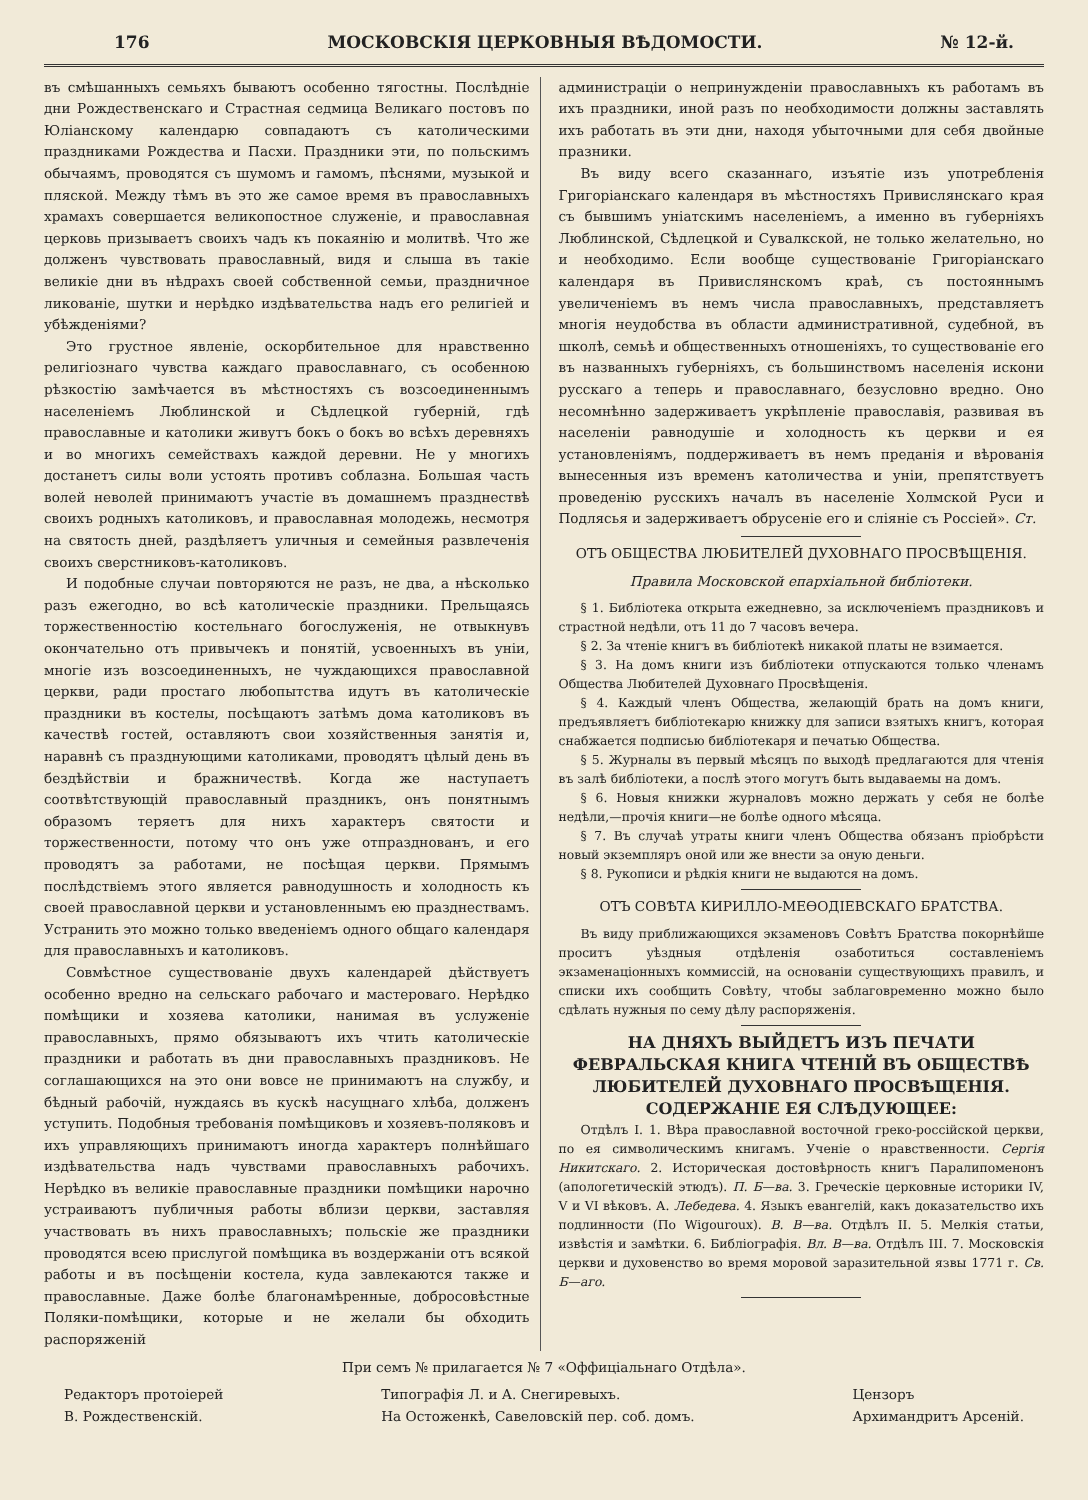176 МОСКОВСКІЯ ЦЕРКОВНЫЯ ВѢДОМОСТИ. № 12-й.
въ смѣшанныхъ семьяхъ бываютъ особенно тягостны. Послѣдніе дни Рождественскаго и Страстная седмица Великаго постовъ по Юліанскому календарю совпадаютъ съ католическими праздниками Рождества и Пасхи. Праздники эти, по польскимъ обычаямъ, проводятся съ шумомъ и гамомъ, пѣснями, музыкой и пляской. Между тѣмъ въ это же самое время въ православныхъ храмахъ совершается великопостное служеніе, и православная церковь призываетъ своихъ чадъ къ покаянію и молитвѣ. Что же долженъ чувствовать православный, видя и слыша въ такіе великіе дни въ нѣдрахъ своей собственной семьи, праздничное ликованіе, шутки и нерѣдко издѣвательства надъ его религіей и убѣжденіями?
Это грустное явленіе, оскорбительное для нравственно религіознаго чувства каждаго православнаго, съ особенною рѣзкостію замѣчается въ мѣстностяхъ съ возсоединеннымъ населеніемъ Люблинской и Сѣдлецкой губерній, гдѣ православные и католики живутъ бокъ о бокъ во всѣхъ деревняхъ и во многихъ семействахъ каждой деревни. Не у многихъ достанетъ силы воли устоять противъ соблазна. Большая часть волей неволей принимаютъ участіе въ домашнемъ празднествѣ своихъ родныхъ католиковъ, и православная молодежь, несмотря на святость дней, раздѣляетъ уличныя и семейныя развлеченія своихъ сверстниковъ-католиковъ.
И подобные случаи повторяются не разъ, не два, а нѣсколько разъ ежегодно, во всѣ католическіе праздники. Прельщаясь торжественностію костельнаго богослуженія, не отвыкнувъ окончательно отъ привычекъ и понятій, усвоенныхъ въ уніи, многіе изъ возсоединенныхъ, не чуждающихся православной церкви, ради простаго любопытства идутъ въ католическіе праздники въ костелы, посѣщаютъ затѣмъ дома католиковъ въ качествѣ гостей, оставляютъ свои хозяйственныя занятія и, наравнѣ съ празднующими католиками, проводятъ цѣлый день въ бездѣйствіи и бражничествѣ. Когда же наступаетъ соотвѣтствующій православный праздникъ, онъ понятнымъ образомъ теряетъ для нихъ характеръ святости и торжественности, потому что онъ уже отпразднованъ, и его проводятъ за работами, не посѣщая церкви. Прямымъ послѣдствіемъ этого является равнодушность и холодность къ своей православной церкви и установленнымъ ею празднествамъ. Устранить это можно только введеніемъ одного общаго календаря для православныхъ и католиковъ.
Совмѣстное существованіе двухъ календарей дѣйствуетъ особенно вредно на сельскаго рабочаго и мастероваго. Нерѣдко помѣщики и хозяева католики, нанимая въ услуженіе православныхъ, прямо обязываютъ ихъ чтить католическіе праздники и работать въ дни православныхъ праздниковъ. Не соглашающихся на это они вовсе не принимаютъ на службу, и бѣдный рабочій, нуждаясь въ кускѣ насущнаго хлѣба, долженъ уступить. Подобныя требованія помѣщиковъ и хозяевъ-поляковъ и ихъ управляющихъ принимаютъ иногда характеръ полнѣйшаго издѣвательства надъ чувствами православныхъ рабочихъ. Нерѣдко въ великіе православные праздники помѣщики нарочно устраиваютъ публичныя работы вблизи церкви, заставляя участвовать въ нихъ православныхъ; польскіе же праздники проводятся всею прислугой помѣщика въ воздержаніи отъ всякой работы и въ посѣщеніи костела, куда завлекаются также и православные. Даже болѣе благонамѣренные, добросовѣстные Поляки-помѣщики, которые и не желали бы обходить распоряженій
администраціи о непринужденіи православныхъ къ работамъ въ ихъ праздники, иной разъ по необходимости должны заставлять ихъ работать въ эти дни, находя убыточными для себя двойные празники.
Въ виду всего сказаннаго, изъятіе изъ употребленія Григоріанскаго календаря въ мѣстностяхъ Привислянскаго края съ бывшимъ уніатскимъ населеніемъ, а именно въ губерніяхъ Люблинской, Сѣдлецкой и Сувалкской, не только желательно, но и необходимо. Если вообще существованіе Григоріанскаго календаря въ Привислянскомъ краѣ, съ постояннымъ увеличеніемъ въ немъ числа православныхъ, представляетъ многія неудобства въ области административной, судебной, въ школѣ, семьѣ и общественныхъ отношеніяхъ, то существованіе его въ названныхъ губерніяхъ, съ большинствомъ населенія искони русскаго а теперь и православнаго, безусловно вредно. Оно несомнѣнно задерживаетъ укрѣпленіе православія, развивая въ населеніи равнодушіе и холодность къ церкви и ея установленіямъ, поддерживаетъ въ немъ преданія и вѣрованія вынесенныя изъ временъ католичества и уніи, препятствуетъ проведенію русскихъ началъ въ населеніе Холмской Руси и Подлясья и задерживаетъ обрусеніе его и сліяніе съ Россіей». Ст.
ОТЪ ОБЩЕСТВА ЛЮБИТЕЛЕЙ ДУХОВНАГО ПРОСВѢЩЕНІЯ.
Правила Московской епархіальной библіотеки.
§ 1. Библіотека открыта ежедневно, за исключеніемъ праздниковъ и страстной недѣли, отъ 11 до 7 часовъ вечера.
§ 2. За чтеніе книгъ въ библіотекѣ никакой платы не взимается.
§ 3. На домъ книги изъ библіотеки отпускаются только членамъ Общества Любителей Духовнаго Просвѣщенія.
§ 4. Каждый членъ Общества, желающій брать на домъ книги, предъявляетъ библіотекарю книжку для записи взятыхъ книгъ, которая снабжается подписью библіотекаря и печатью Общества.
§ 5. Журналы въ первый мѣсяцъ по выходѣ предлагаются для чтенія въ залѣ библіотеки, а послѣ этого могутъ быть выдаваемы на домъ.
§ 6. Новыя книжки журналовъ можно держать у себя не болѣе недѣли,—прочія книги—не болѣе одного мѣсяца.
§ 7. Въ случаѣ утраты книги членъ Общества обязанъ пріобрѣсти новый экземпляръ оной или же внести за оную деньги.
§ 8. Рукописи и рѣдкія книги не выдаются на домъ.
ОТЪ СОВѢТА КИРИЛЛО-МЕѲОДІЕВСКАГО БРАТСТВА.
Въ виду приближающихся экзаменовъ Совѣтъ Братства покорнѣйше проситъ уѣздныя отдѣленія озаботиться составленіемъ экзаменаціонныхъ коммиссій, на основаніи существующихъ правилъ, и списки ихъ сообщить Совѣту, чтобы заблаговременно можно было сдѣлать нужныя по сему дѣлу распоряженія.
НА ДНЯХЪ ВЫЙДЕТЪ ИЗЪ ПЕЧАТИ ФЕВРАЛЬСКАЯ КНИГА ЧТЕНІЙ ВЪ ОБЩЕСТВѢ ЛЮБИТЕЛЕЙ ДУХОВНАГО ПРОСВѢЩЕНІЯ.
СОДЕРЖАНІЕ ЕЯ СЛѢДУЮЩЕЕ:
Отдѣлъ I. 1. Вѣра православной восточной греко-россійской церкви, по ея символическимъ книгамъ. Ученіе о нравственности. Сергія Никитскаго. 2. Историческая достовѣрность книгъ Паралипоменонъ (апологетическій этюдъ). П. Б—ва. 3. Греческіе церковные историки IV, V и VI вѣковъ. А. Лебедева. 4. Языкъ евангелій, какъ доказательство ихъ подлинности (По Wigouroux). В. В—ва. Отдѣлъ II. 5. Мелкія статьи, извѣстія и замѣтки. 6. Библіографія. Вл. В—ва. Отдѣлъ III. 7. Московскія церкви и духовенство во время моровой заразительной язвы 1771 г. Св. Б—аго.
При семъ № прилагается № 7 «Оффиціальнаго Отдѣла».
Редакторъ протоіерей
В. Рождественскій.
Типографія Л. и А. Снегиревыхъ.
На Остоженкѣ, Савеловскій пер. соб. домъ.
Цензоръ
Архимандритъ Арсеній.